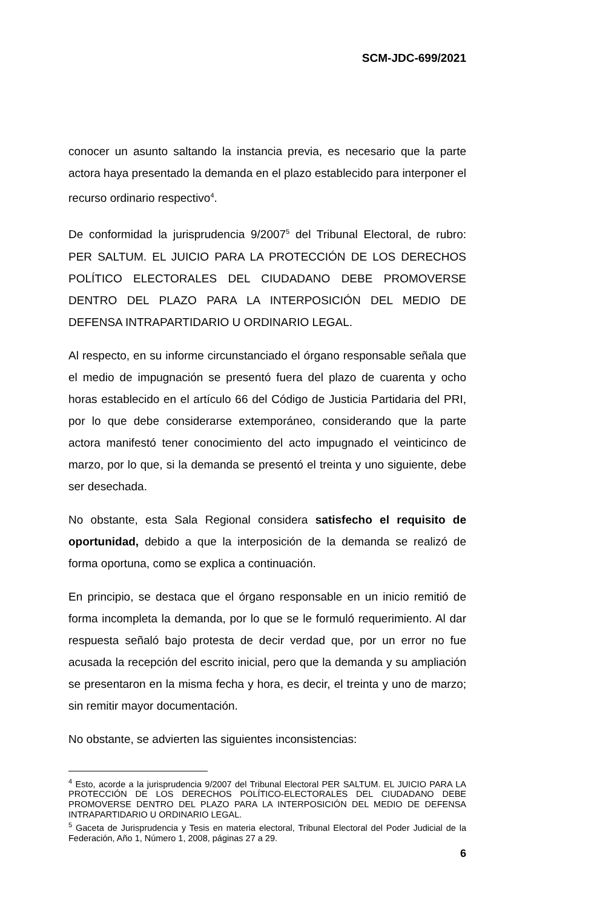SCM-JDC-699/2021
conocer un asunto saltando la instancia previa, es necesario que la parte actora haya presentado la demanda en el plazo establecido para interponer el recurso ordinario respectivo<sup>4</sup>.
De conformidad la jurisprudencia 9/2007<sup>5</sup> del Tribunal Electoral, de rubro: PER SALTUM. EL JUICIO PARA LA PROTECCIÓN DE LOS DERECHOS POLÍTICO ELECTORALES DEL CIUDADANO DEBE PROMOVERSE DENTRO DEL PLAZO PARA LA INTERPOSICIÓN DEL MEDIO DE DEFENSA INTRAPARTIDARIO U ORDINARIO LEGAL.
Al respecto, en su informe circunstanciado el órgano responsable señala que el medio de impugnación se presentó fuera del plazo de cuarenta y ocho horas establecido en el artículo 66 del Código de Justicia Partidaria del PRI, por lo que debe considerarse extemporáneo, considerando que la parte actora manifestó tener conocimiento del acto impugnado el veinticinco de marzo, por lo que, si la demanda se presentó el treinta y uno siguiente, debe ser desechada.
No obstante, esta Sala Regional considera satisfecho el requisito de oportunidad, debido a que la interposición de la demanda se realizó de forma oportuna, como se explica a continuación.
En principio, se destaca que el órgano responsable en un inicio remitió de forma incompleta la demanda, por lo que se le formuló requerimiento. Al dar respuesta señaló bajo protesta de decir verdad que, por un error no fue acusada la recepción del escrito inicial, pero que la demanda y su ampliación se presentaron en la misma fecha y hora, es decir, el treinta y uno de marzo; sin remitir mayor documentación.
No obstante, se advierten las siguientes inconsistencias:
<sup>4</sup> Esto, acorde a la jurisprudencia 9/2007 del Tribunal Electoral PER SALTUM. EL JUICIO PARA LA PROTECCIÓN DE LOS DERECHOS POLÍTICO-ELECTORALES DEL CIUDADANO DEBE PROMOVERSE DENTRO DEL PLAZO PARA LA INTERPOSICIÓN DEL MEDIO DE DEFENSA INTRAPARTIDARIO U ORDINARIO LEGAL.
<sup>5</sup> Gaceta de Jurisprudencia y Tesis en materia electoral, Tribunal Electoral del Poder Judicial de la Federación, Año 1, Número 1, 2008, páginas 27 a 29.
6